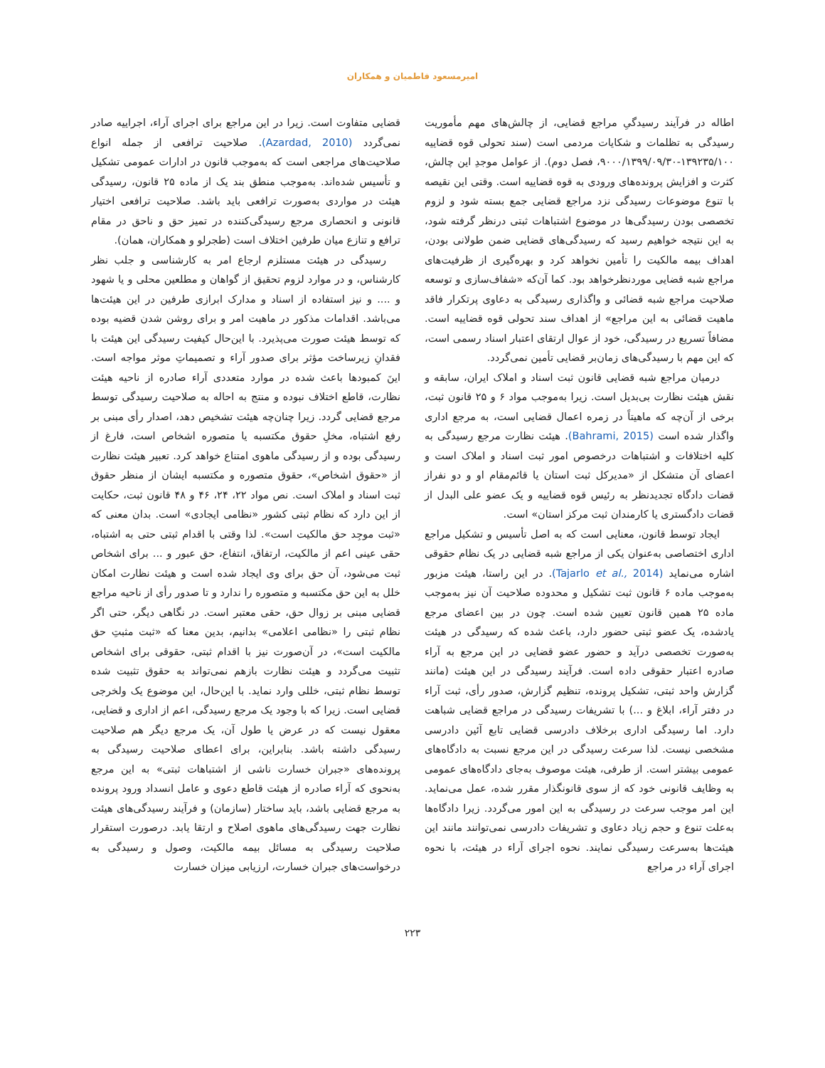امیرمسعود فاطمیان و همکاران
اطاله در فرآیند رسیدگیِ مراجع قضایی، از چالش‌های مهم مأموریت رسیدگی به تظلمات و شکایات مردمی است (سند تحولی قوه قضاییه ۱۳۹۲۳۵/۱۰۰-۹۰۰۰/۱۳۹۹/۰۹/۳۰، فصل دوم). از عوامل موجدِ این چالش، کثرت و افزایش پرونده‌های ورودی به قوه قضاییه است. وقتی این نقیصه با تنوع موضوعات رسیدگی نزد مراجع قضایی جمع بسته شود و لزوم تخصصی بودن رسیدگی‌ها در موضوع اشتباهات ثبتی درنظر گرفته شود، به این نتیجه خواهیم رسید که رسیدگی‌های قضایی ضمن طولانی بودن، اهداف بیمه مالکیت را تأمین نخواهد کرد و بهره‌گیری از ظرفیت‌های مراجع شبه قضایی موردنظرخواهد بود. کما آن‌که «شفاف‌سازی و توسعه صلاحیت مراجع شبه قضائی و واگذاری رسیدگی به دعاوی پرتکرار فاقد ماهیت قضائی به این مراجع» از اهداف سند تحولی قوه قضاییه است. مضافاً تسریع در رسیدگی، خود از عوال ارتقای اعتبار اسناد رسمی است، که این مهم با رسیدگی‌های زمان‌بر قضایی تأمین نمی‌گردد.
درمیان مراجع شبه قضایی قانون ثبت اسناد و املاک ایران، سابقه و نقش هیئت نظارت بی‌بدیل است. زیرا به‌موجب مواد ۶ و ۲۵ قانون ثبت، برخی از آن‌چه که ماهیتاً در زمره اعمال قضایی است، به مرجع اداری واگذار شده است (Bahrami, 2015). هیئت نظارت مرجع رسیدگی به کلیه اختلافات و اشتباهات درخصوص امور ثبت اسناد و املاک است و اعضای آن متشکل از «مدیرکل ثبت استان یا قائم‌مقام او و دو نفراز قضات دادگاه تجدیدنظر به رئیس قوه قضاییه و یک عضو علی البدل از قضات دادگستری یا کارمندان ثبت مرکز استان» است.
ایجاد توسط قانون، معنایی است که به اصل تأسیس و تشکیل مراجع اداری اختصاصی به‌عنوان یکی از مراجع شبه قضایی در یک نظام حقوقی اشاره می‌نماید (Tajarlo et al., 2014). در این راستا، هیئت مزبور به‌موجب ماده ۶ قانون ثبت تشکیل و محدوده صلاحیت آن نیز به‌موجب ماده ۲۵ همین قانون تعیین شده است. چون در بین اعضای مرجع یادشده، یک عضو ثبتی حضور دارد، باعث شده که رسیدگی در هیئت به‌صورت تخصصی درآید و حضور عضو قضایی در این مرجع به آراء صادره اعتبار حقوقی داده است. فرآیند رسیدگی در این هیئت (مانند گزارش واحد ثبتی، تشکیل پرونده، تنظیم گزارش، صدور رأی، ثبت آراء در دفتر آراء، ابلاغ و ...) با تشریفات رسیدگی در مراجع قضایی شباهت دارد. اما رسیدگی اداری برخلاف دادرسی قضایی تابع آئین دادرسی مشخصی نیست. لذا سرعت رسیدگی در این مرجع نسبت به دادگاه‌های عمومی بیشتر است. از طرفی، هیئت موصوف به‌جای دادگاه‌های عمومی به وظایف قانونی خود که از سوی قانونگذار مقرر شده، عمل می‌نماید. این امر موجب سرعت در رسیدگی به این امور می‌گردد. زیرا دادگاه‌ها به‌علت تنوع و حجم زیاد دعاوی و تشریفات دادرسی نمی‌توانند مانند این هیئت‌ها به‌سرعت رسیدگی نمایند. نحوه اجرای آراء در هیئت، با نحوه اجرای آراء در مراجع
قضایی متفاوت است. زیرا در این مراجع برای اجرای آراء، اجراییه صادر نمی‌گردد (Azardad, 2010). صلاحیت ترافعی از جمله انواع صلاحیت‌های مراجعی است که به‌موجب قانون در ادارات عمومی تشکیل و تأسیس شده‌اند. به‌موجب منطق بند یک از ماده ۲۵ قانون، رسیدگی هیئت در مواردی به‌صورت ترافعی باید باشد. صلاحیت ترافعی اختیار قانونی و انحصاری مرجع رسیدگی‌کننده در تمیز حق و ناحق در مقام ترافع و تنازع میان طرفین اختلاف است (طجرلو و همکاران، همان).
رسیدگی در هیئت مستلزم ارجاع امر به کارشناسی و جلب نظر کارشناس، و در موارد لزوم تحقیق از گواهان و مطلعین محلی و یا شهود و .... و نیز استفاده از اسناد و مدارک ابرازی طرفین در این هیئت‌ها می‌باشد. اقدامات مذکور در ماهیت امر و برای روشن شدن قضیه بوده که توسط هیئت صورت می‌پذیرد. با این‌حال کیفیت رسیدگی این هیئت با فقدانِ زیرساخت مؤثر برای صدور آراء و تصمیماتِ موثر مواجه است. اینَ کمبودها باعث شده در موارد متعددی آراء صادره از ناحیه هیئت نظارت، قاطع اختلاف نبوده و منتج به احاله به صلاحیت رسیدگی توسط مرجع قضایی گردد. زیرا چنان‌چه هیئت تشخیص دهد، اصدار رأی مبنی بر رفع اشتباه، مخلِ حقوق مکتسبه یا متصوره اشخاص است، فارغ از رسیدگی بوده و از رسیدگی ماهوی امتناع خواهد کرد. تعبیر هیئت نظارت از «حقوق اشخاص»، حقوق متصوره و مکتسبه ایشان از منظر حقوق ثبت اسناد و املاک است. نص مواد ۲۲، ۲۴، ۴۶ و ۴۸ قانون ثبت، حکایت از این دارد که نظام ثبتی کشور «نظامی ایجادی» است. بدان معنی که «ثبت موجِد حق مالکیت است». لذا وقتی با اقدام ثبتی حتی به اشتباه، حقی عینی اعم از مالکیت، ارتفاق، انتفاع، حق عبور و ... برای اشخاص ثبت می‌شود، آن حق برای وی ایجاد شده است و هیئت نظارت امکان خلل به این حق مکتسبه و متصوره را ندارد و تا صدور رأی از ناحیه مراجع قضایی مبنی بر زوال حق، حقی معتبر است. در نگاهی دیگر، حتی اگر نظام ثبتی را «نظامی اعلامی» بدانیم، بدین معنا که «ثبت مثبتِ حق مالکیت است»، در آن‌صورت نیز با اقدام ثبتی، حقوقی برای اشخاص تثبیت می‌گردد و هیئت نظارت بازهم نمی‌تواند به حقوق تثبیت شده توسط نظام ثبتی، خللی وارد نماید. با این‌حال، این موضوع یک ولخرجی قضایی است. زیرا که با وجود یک مرجع رسیدگی، اعم از اداری و قضایی، معقول نیست که در عرض یا طول آن، یک مرجع دیگر هم صلاحیت رسیدگی داشته باشد. بنابراین، برای اعطای صلاحیت رسیدگی به پرونده‌های «جبران خسارت ناشی از اشتباهات ثبتی» به این مرجع به‌نحوی که آراء صادره از هیئت قاطع دعوی و عامل انسداد ورود پرونده به مرجع قضایی باشد، باید ساختار (سازمان) و فرآیند رسیدگی‌های هیئت نظارت جهت رسیدگی‌های ماهوی اصلاح و ارتقا یابد. درصورت استقرار صلاحیت رسیدگی به مسائل بیمه مالکیت، وصول و رسیدگی به درخواست‌های جبران خسارت، ارزیابی میزان خسارت
۲۲۳